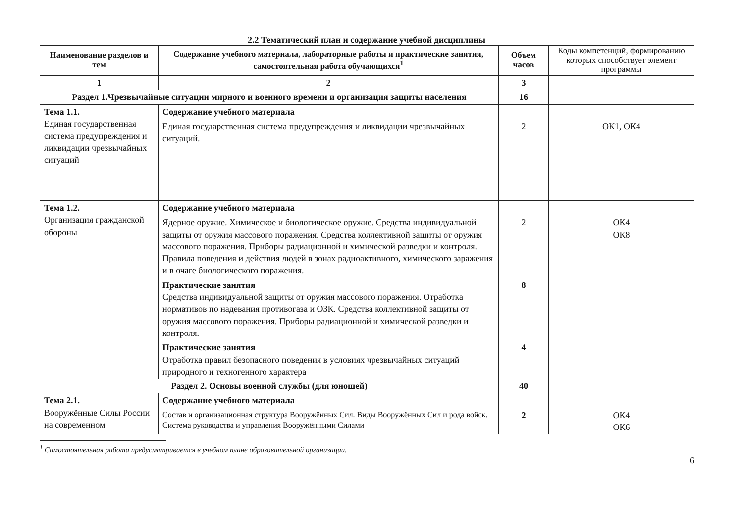2.2 Тематический план и содержание учебной дисциплины
| Наименование разделов и тем | Содержание учебного материала, лабораторные работы и практические занятия, самостоятельная работа обучающихся<sup>1</sup> | Объем часов | Коды компетенций, формированию которых способствует элемент программы |
| --- | --- | --- | --- |
| 1 | 2 | 3 | |
| Раздел 1.Чрезвычайные ситуации мирного и военного времени и организация защиты населения | | 16 | |
| Тема 1.1. Единая государственная система предупреждения и ликвидации чрезвычайных ситуаций | Содержание учебного материала | | |
| | Единая государственная система предупреждения и ликвидации чрезвычайных ситуаций. | 2 | ОК1, ОК4 |
| Тема 1.2. Организация гражданской обороны | Содержание учебного материала | | |
| | Ядерное оружие. Химическое и биологическое оружие. Средства индивидуальной защиты от оружия массового поражения. Средства коллективной защиты от оружия массового поражения. Приборы радиационной и химической разведки и контроля. Правила поведения и действия людей в зонах радиоактивного, химического заражения и в очаге биологического поражения. | 2 | ОК4 ОК8 |
| | Практические занятия Средства индивидуальной защиты от оружия массового поражения. Отработка нормативов по надевания противогаза и ОЗК. Средства коллективной защиты от оружия массового поражения. Приборы радиационной и химической разведки и контроля. | 8 | |
| | Практические занятия Отработка правил безопасного поведения в условиях чрезвычайных ситуаций природного и техногенного характера | 4 | |
| Раздел 2. Основы военной службы (для юношей) | | 40 | |
| Тема 2.1. Вооружённые Силы России на современном | Содержание учебного материала | | |
| | Состав и организационная структура Вооружённых Сил. Виды Вооружённых Сил и рода войск. Система руководства и управления Вооружёнными Силами | 2 | ОК4 ОК6 |
<sup>1</sup> Самостоятельная работа предусматривается в учебном плане образовательной организации.
6